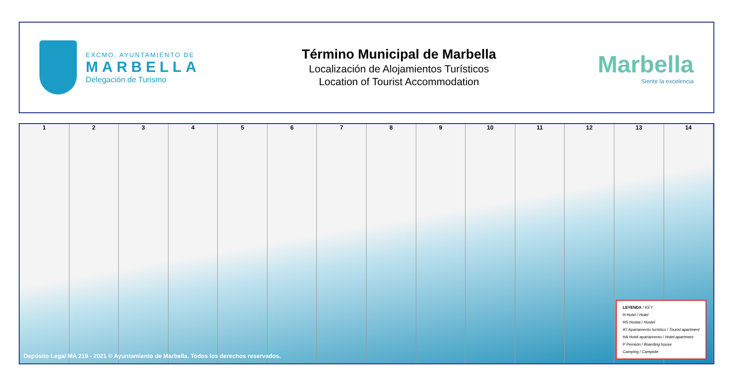EXCMO. AYUNTAMIENTO DE
MARBELLA
Delegación de Turismo
Término Municipal de Marbella
Localización de Alojamientos Turísticos
Location of Tourist Accommodation
Marbella
Siente la excelencia
123456789 10 11 12 13 14
Depósito Legal MA 219 - 2021 © Ayuntamiento de Marbella. Todos los derechos reservados.
LEYENDA / KEY
H Hotel / Hotel
HS Hostal / Hostel
AT Apartamento turístico / Tourist apartment
HA Hotel-apartamento / Hotel-apartment
P Pensión / Boarding house
Camping / Campsite